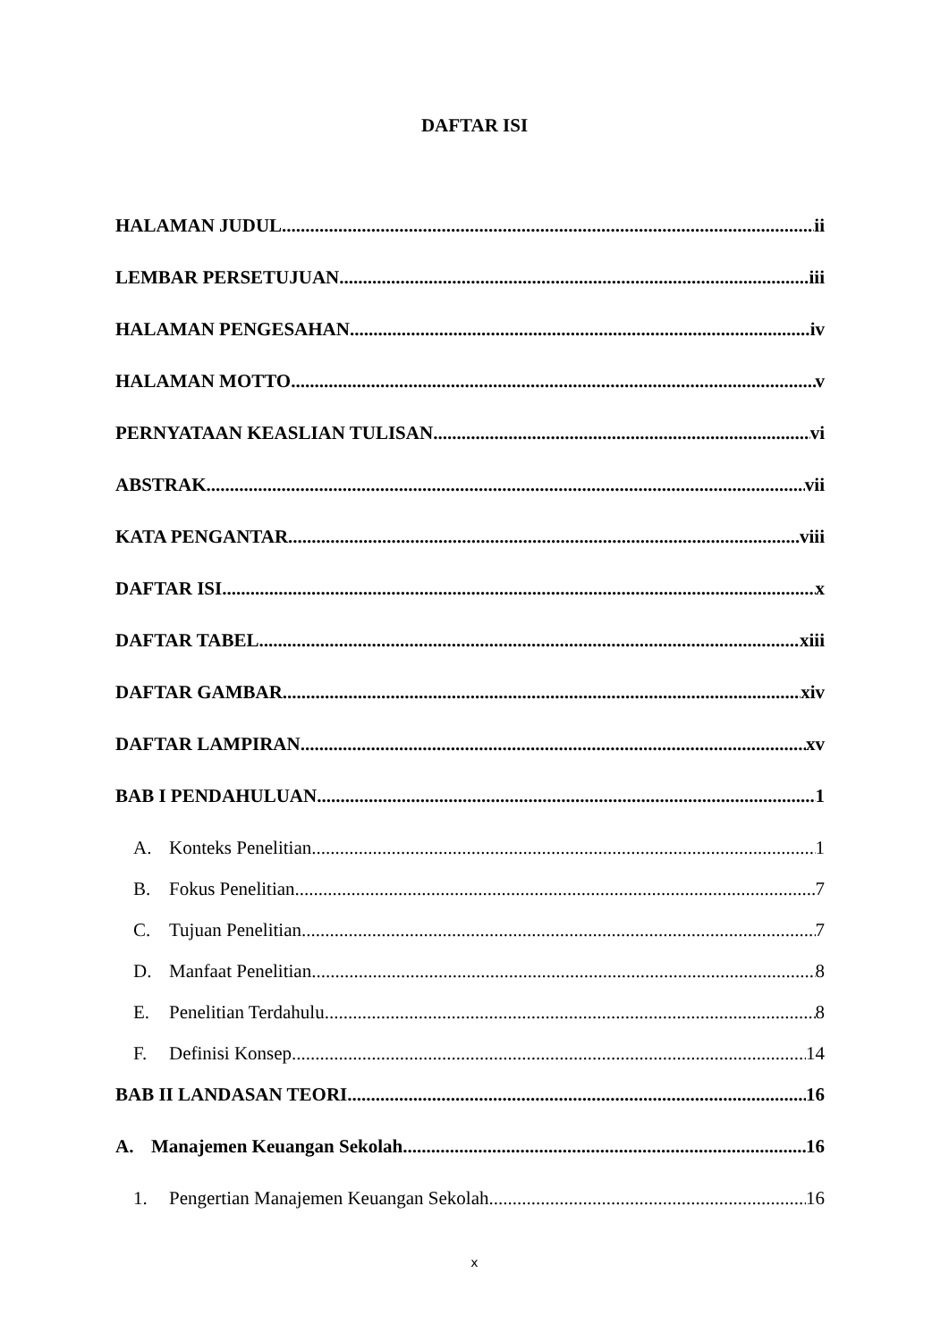DAFTAR ISI
HALAMAN JUDUL ii
LEMBAR PERSETUJUAN iii
HALAMAN PENGESAHAN iv
HALAMAN MOTTO v
PERNYATAAN KEASLIAN TULISAN vi
ABSTRAK vii
KATA PENGANTAR viii
DAFTAR ISI x
DAFTAR TABEL xiii
DAFTAR GAMBAR xiv
DAFTAR LAMPIRAN xv
BAB I PENDAHULUAN 1
A. Konteks Penelitian 1
B. Fokus Penelitian 7
C. Tujuan Penelitian 7
D. Manfaat Penelitian 8
E. Penelitian Terdahulu 8
F. Definisi Konsep 14
BAB II LANDASAN TEORI 16
A. Manajemen Keuangan Sekolah 16
1. Pengertian Manajemen Keuangan Sekolah 16
x